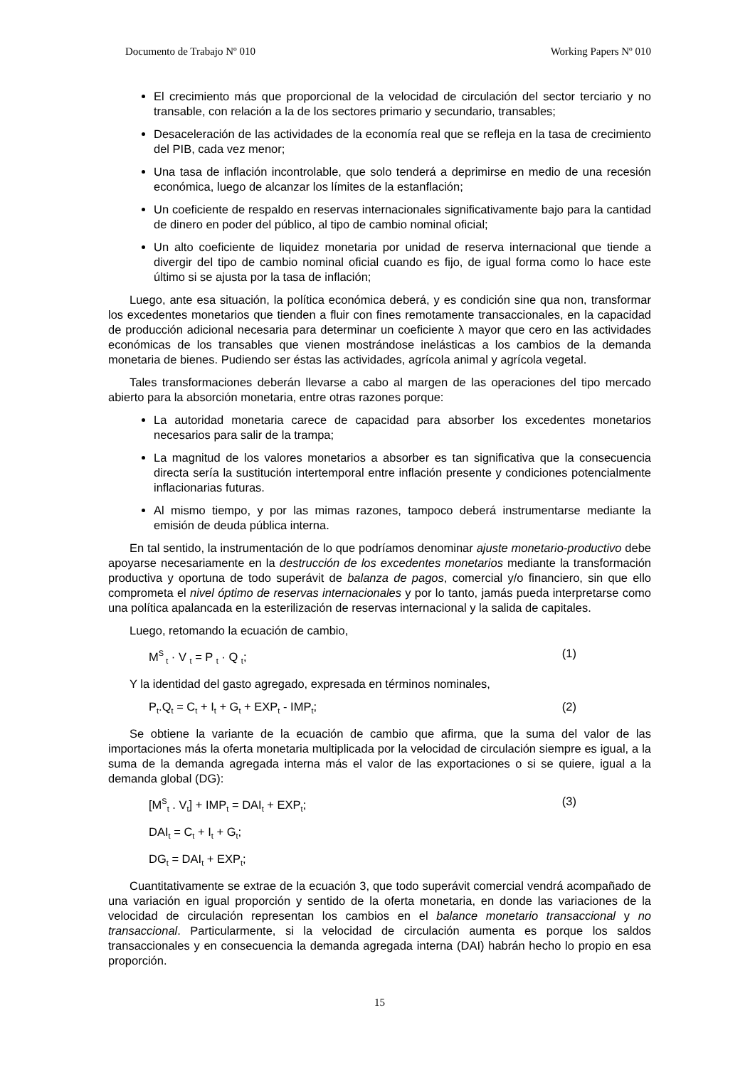Documento de Trabajo Nº 010 Working Papers Nº 010
El crecimiento más que proporcional de la velocidad de circulación del sector terciario y no transable, con relación a la de los sectores primario y secundario, transables;
Desaceleración de las actividades de la economía real que se refleja en la tasa de crecimiento del PIB, cada vez menor;
Una tasa de inflación incontrolable, que solo tenderá a deprimirse en medio de una recesión económica, luego de alcanzar los límites de la estanflación;
Un coeficiente de respaldo en reservas internacionales significativamente bajo para la cantidad de dinero en poder del público, al tipo de cambio nominal oficial;
Un alto coeficiente de liquidez monetaria por unidad de reserva internacional que tiende a divergir del tipo de cambio nominal oficial cuando es fijo, de igual forma como lo hace este último si se ajusta por la tasa de inflación;
Luego, ante esa situación, la política económica deberá, y es condición sine qua non, transformar los excedentes monetarios que tienden a fluir con fines remotamente transaccionales, en la capacidad de producción adicional necesaria para determinar un coeficiente λ mayor que cero en las actividades económicas de los transables que vienen mostrándose inelásticas a los cambios de la demanda monetaria de bienes. Pudiendo ser éstas las actividades, agrícola animal y agrícola vegetal.
Tales transformaciones deberán llevarse a cabo al margen de las operaciones del tipo mercado abierto para la absorción monetaria, entre otras razones porque:
La autoridad monetaria carece de capacidad para absorber los excedentes monetarios necesarios para salir de la trampa;
La magnitud de los valores monetarios a absorber es tan significativa que la consecuencia directa sería la sustitución intertemporal entre inflación presente y condiciones potencialmente inflacionarias futuras.
Al mismo tiempo, y por las mimas razones, tampoco deberá instrumentarse mediante la emisión de deuda pública interna.
En tal sentido, la instrumentación de lo que podríamos denominar ajuste monetario-productivo debe apoyarse necesariamente en la destrucción de los excedentes monetarios mediante la transformación productiva y oportuna de todo superávit de balanza de pagos, comercial y/o financiero, sin que ello comprometa el nivel óptimo de reservas internacionales y por lo tanto, jamás pueda interpretarse como una política apalancada en la esterilización de reservas internacional y la salida de capitales.
Luego, retomando la ecuación de cambio,
M<sup>S</sup><sub>t</sub> · V <sub>t</sub> = P <sub>t</sub> · Q <sub>t</sub>; (1)
Y la identidad del gasto agregado, expresada en términos nominales,
P<sub>t</sub>.Q<sub>t</sub> = C<sub>t</sub> + I<sub>t</sub> + G<sub>t</sub> + EXP<sub>t</sub> - IMP<sub>t</sub>; (2)
Se obtiene la variante de la ecuación de cambio que afirma, que la suma del valor de las importaciones más la oferta monetaria multiplicada por la velocidad de circulación siempre es igual, a la suma de la demanda agregada interna más el valor de las exportaciones o si se quiere, igual a la demanda global (DG):
[M<sup>S</sup><sub>t</sub> . V<sub>t</sub>] + IMP<sub>t</sub> = DAI<sub>t</sub> + EXP<sub>t</sub>; (3)
DAI<sub>t</sub> = C<sub>t</sub> + I<sub>t</sub> + G<sub>t</sub>;
DG<sub>t</sub> = DAI<sub>t</sub> + EXP<sub>t</sub>;
Cuantitativamente se extrae de la ecuación 3, que todo superávit comercial vendrá acompañado de una variación en igual proporción y sentido de la oferta monetaria, en donde las variaciones de la velocidad de circulación representan los cambios en el balance monetario transaccional y no transaccional. Particularmente, si la velocidad de circulación aumenta es porque los saldos transaccionales y en consecuencia la demanda agregada interna (DAI) habrán hecho lo propio en esa proporción.
15